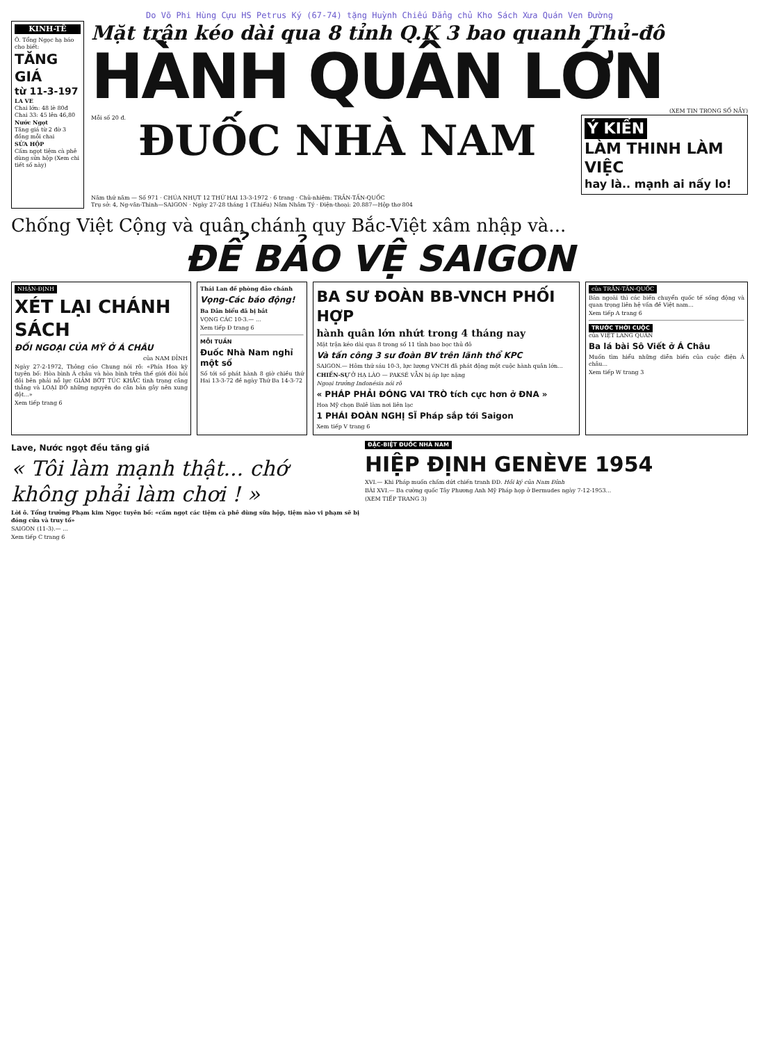Do Võ Phi Hùng Cựu HS Petrus Ký (67-74) tặng Huỳnh Chiếu Đẳng chủ Kho Sách Xưa Quán Ven Đường
KINH-TẾ
Ô. Tổng Ngọc hạ báo cho biết:
TĂNG GIÁ
từ 11-3-197
LA VE
Chai lớn: 48 lè 80đ Chai 33: 45 lên 46,80
Nước Ngọt
Tăng giá từ 2 đờ 3 đồng mỗi chai
SỬA HỘP
Cấm ngọt tiệm cà phê dùng sửa hộp (Xem chi tiết số này)
Mặt trận kéo dài qua 8 tỉnh Q.K 3 bao quanh Thủ-đô
HÀNH QUÂN LỚN
(XEM TIN TRONG SỐ NẦY)
Mỗi số 20 đ.
ĐUỐC NHÀ NAM
Ý KIẾN
LÀM THINH LÀM VIỆC
hay là.. mạnh ai nấy lo!
Năm thứ năm — Số 971 · CHÚA NHỰT 12 THỨ HAI 13-3-1972 · 6 trang · Chủ-nhiệm: TRẦN-TẤN-QUỐC
Trụ sở: 4, Ng-văn-Thinh—SAIGON · Ngày 27-28 tháng 1 (T.hiếu) Năm Nhâm Tý · Điện-thoại: 20.887—Hộp thơ 804
Chống Việt Cộng và quân chánh quy Bắc-Việt xâm nhập và...
ĐỂ BẢO VỆ SAIGON
NHẬN-ĐỊNH
XÉT LẠI CHÁNH SÁCH
ĐỐI NGOẠI CỦA MỸ Ở Á CHÂU
của NAM ĐỈNH
Ngày 27-2-1972, Thông cáo Chung nói rõ: «Phía Hoa kỳ tuyên bố: Hòa bình Á châu và hòa bình trên thế giới đòi hỏi đôi bên phải nỗ lực GIẢM BỚT TÚC KHẮC tình trạng căng thẳng và LOẠI BỎ những nguyên do căn bản gây nên xung đột...»
Xem tiếp trang 6
Thái Lan đề phòng đảo chánh
Vọng-Các báo động!
Ba Dân biểu đã bị bắt
VỌNG CÁC 10-3.— ...
Xem tiếp Đ trang 6
MỖI TUẦN
Đuốc Nhà Nam nghỉ một số
Số tới số phát hành 8 giờ chiều thứ Hai 13-3-72 đề ngày Thứ Ba 14-3-72
BA SƯ ĐOÀN BB-VNCH PHỐI HỢP
hành quân lớn nhứt trong 4 tháng nay
Mặt trận kéo dài qua 8 trong số 11 tỉnh bao bọc thủ đô
Và tấn công 3 sư đoàn BV trên lãnh thổ KPC
SAIGON.— Hôm thứ sáu 10-3, lực lượng VNCH đã phát động một cuộc hành quân lớn...
CHIẾN-SỰ Ở HẠ LÀO — PAKSÉ VẪN bị áp lực nặng
Ngoại trưởng Indonésia nói rõ
« PHÁP PHẢI ĐÓNG VAI TRÒ tích cực hơn ở ĐNA »
Hoa Mỹ chọn Balê làm nơi liên lạc
1 PHÁI ĐOÀN NGHỊ SĨ Pháp sắp tới Saigon
Xem tiếp V trang 6
của TRẦN-TẤN-QUỐC
Bản ngoài thì các biến chuyển quốc tế sống động và quan trọng liên hệ vấn đề Việt nam...
Xem tiếp A trang 6
TRƯỚC THỜI CUỘC
của VIỆT LANG QUÂN
Ba lá bài Sô Viết ở Á Châu
Muốn tìm hiểu những diễn biến của cuộc điện Á châu...
Xem tiếp W trang 3
Lave, Nước ngọt đều tăng giá
« Tôi làm mạnh thật... chớ không phải làm chơi ! »
Lời ô. Tổng trưởng Phạm kim Ngọc tuyên bố: «cấm ngọt các tiệm cà phê dùng sữa hộp, tiệm nào vi phạm sẽ bị đóng cửa và truy tố»
SAIGON (11-3).— ...
Xem tiếp C trang 6
ĐẶC-BIỆT ĐUỐC NHÀ NAM
HIỆP ĐỊNH GENÈVE 1954
XVI.— Khi Pháp muốn chấm dứt chiến tranh ĐD. Hồi ký của Nam Đỉnh
BÀI XVI.— Ba cường quốc Tây Phương Anh Mỹ Pháp họp ở Bermudes ngày 7-12-1953...
(XEM TIẾP TRANG 3)